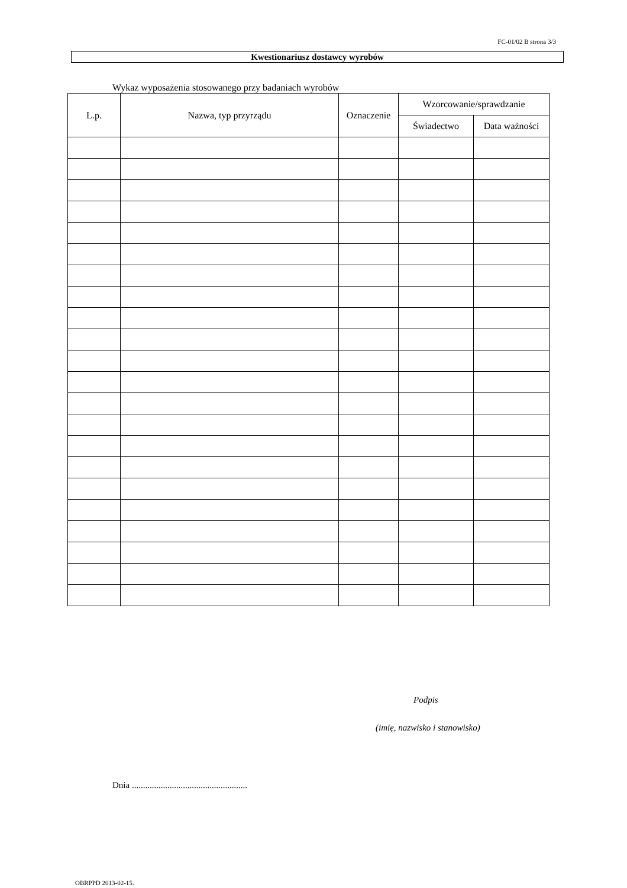FC-01/02 B strona 3/3
Kwestionariusz dostawcy wyrobów
Wykaz wyposażenia stosowanego przy badaniach wyrobów
| L.p. | Nazwa, typ przyrządu | Oznaczenie | Wzorcowanie/sprawdzanie | |
| --- | --- | --- | --- | --- |
| | | | Świadectwo | Data ważności |
Podpis
(imię, nazwisko i stanowisko)
Dnia ....................................................
OBRPPD 2013-02-15.